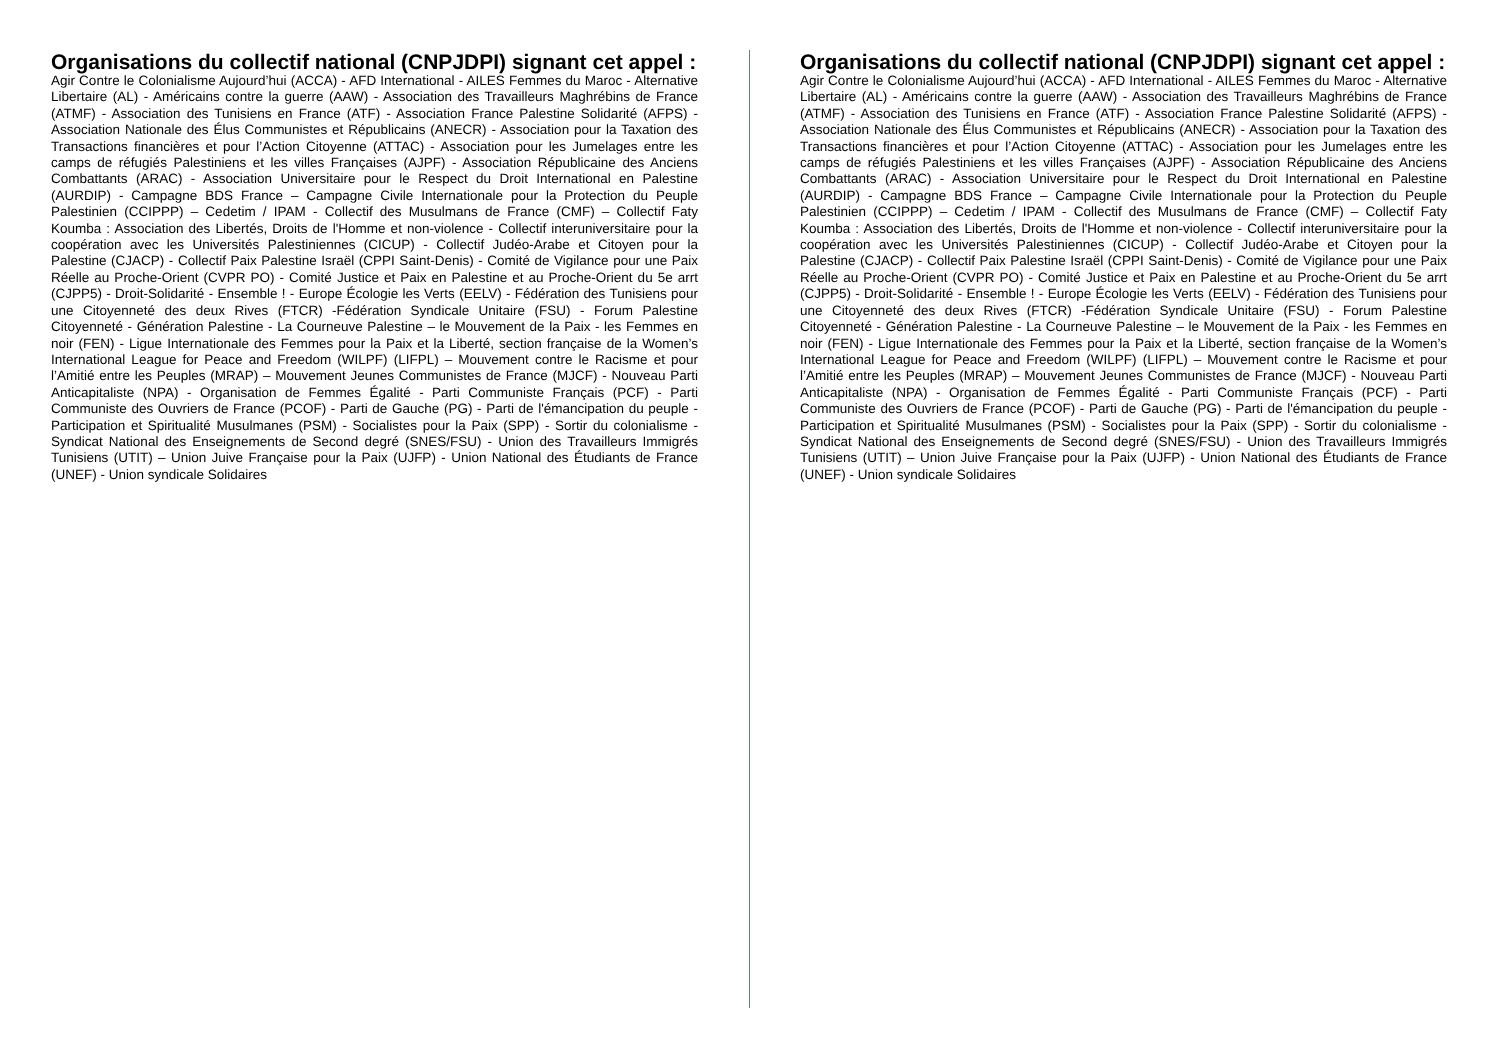Organisations du collectif national (CNPJDPI) signant cet appel :
Agir Contre le Colonialisme Aujourd’hui (ACCA) - AFD International - AILES Femmes du Maroc - Alternative Libertaire (AL) - Américains contre la guerre (AAW) - Association des Travailleurs Maghrébins de France (ATMF) - Association des Tunisiens en France (ATF) - Association France Palestine Solidarité (AFPS) - Association Nationale des Élus Communistes et Républicains (ANECR) - Association pour la Taxation des Transactions financières et pour l’Action Citoyenne (ATTAC) - Association pour les Jumelages entre les camps de réfugiés Palestiniens et les villes Françaises (AJPF) - Association Républicaine des Anciens Combattants (ARAC) - Association Universitaire pour le Respect du Droit International en Palestine (AURDIP) - Campagne BDS France – Campagne Civile Internationale pour la Protection du Peuple Palestinien (CCIPPP) – Cedetim / IPAM - Collectif des Musulmans de France (CMF) – Collectif Faty Koumba : Association des Libertés, Droits de l'Homme et non-violence - Collectif interuniversitaire pour la coopération avec les Universités Palestiniennes (CICUP) - Collectif Judéo-Arabe et Citoyen pour la Palestine (CJACP) - Collectif Paix Palestine Israël (CPPI Saint-Denis) - Comité de Vigilance pour une Paix Réelle au Proche-Orient (CVPR PO) - Comité Justice et Paix en Palestine et au Proche-Orient du 5e arrt (CJPP5) - Droit-Solidarité - Ensemble ! - Europe Écologie les Verts (EELV) - Fédération des Tunisiens pour une Citoyenneté des deux Rives (FTCR) -Fédération Syndicale Unitaire (FSU) - Forum Palestine Citoyenneté - Génération Palestine - La Courneuve Palestine – le Mouvement de la Paix - les Femmes en noir (FEN) - Ligue Internationale des Femmes pour la Paix et la Liberté, section française de la Women’s International League for Peace and Freedom (WILPF) (LIFPL) – Mouvement contre le Racisme et pour l’Amitié entre les Peuples (MRAP) – Mouvement Jeunes Communistes de France (MJCF) - Nouveau Parti Anticapitaliste (NPA) - Organisation de Femmes Égalité - Parti Communiste Français (PCF) - Parti Communiste des Ouvriers de France (PCOF) - Parti de Gauche (PG) - Parti de l'émancipation du peuple - Participation et Spiritualité Musulmanes (PSM) - Socialistes pour la Paix (SPP) - Sortir du colonialisme - Syndicat National des Enseignements de Second degré (SNES/FSU) - Union des Travailleurs Immigrés Tunisiens (UTIT) – Union Juive Française pour la Paix (UJFP) - Union National des Étudiants de France (UNEF) - Union syndicale Solidaires
Organisations du collectif national (CNPJDPI) signant cet appel :
Agir Contre le Colonialisme Aujourd’hui (ACCA) - AFD International - AILES Femmes du Maroc - Alternative Libertaire (AL) - Américains contre la guerre (AAW) - Association des Travailleurs Maghrébins de France (ATMF) - Association des Tunisiens en France (ATF) - Association France Palestine Solidarité (AFPS) - Association Nationale des Élus Communistes et Républicains (ANECR) - Association pour la Taxation des Transactions financières et pour l’Action Citoyenne (ATTAC) - Association pour les Jumelages entre les camps de réfugiés Palestiniens et les villes Françaises (AJPF) - Association Républicaine des Anciens Combattants (ARAC) - Association Universitaire pour le Respect du Droit International en Palestine (AURDIP) - Campagne BDS France – Campagne Civile Internationale pour la Protection du Peuple Palestinien (CCIPPP) – Cedetim / IPAM - Collectif des Musulmans de France (CMF) – Collectif Faty Koumba : Association des Libertés, Droits de l'Homme et non-violence - Collectif interuniversitaire pour la coopération avec les Universités Palestiniennes (CICUP) - Collectif Judéo-Arabe et Citoyen pour la Palestine (CJACP) - Collectif Paix Palestine Israël (CPPI Saint-Denis) - Comité de Vigilance pour une Paix Réelle au Proche-Orient (CVPR PO) - Comité Justice et Paix en Palestine et au Proche-Orient du 5e arrt (CJPP5) - Droit-Solidarité - Ensemble ! - Europe Écologie les Verts (EELV) - Fédération des Tunisiens pour une Citoyenneté des deux Rives (FTCR) -Fédération Syndicale Unitaire (FSU) - Forum Palestine Citoyenneté - Génération Palestine - La Courneuve Palestine – le Mouvement de la Paix - les Femmes en noir (FEN) - Ligue Internationale des Femmes pour la Paix et la Liberté, section française de la Women’s International League for Peace and Freedom (WILPF) (LIFPL) – Mouvement contre le Racisme et pour l’Amitié entre les Peuples (MRAP) – Mouvement Jeunes Communistes de France (MJCF) - Nouveau Parti Anticapitaliste (NPA) - Organisation de Femmes Égalité - Parti Communiste Français (PCF) - Parti Communiste des Ouvriers de France (PCOF) - Parti de Gauche (PG) - Parti de l'émancipation du peuple - Participation et Spiritualité Musulmanes (PSM) - Socialistes pour la Paix (SPP) - Sortir du colonialisme - Syndicat National des Enseignements de Second degré (SNES/FSU) - Union des Travailleurs Immigrés Tunisiens (UTIT) – Union Juive Française pour la Paix (UJFP) - Union National des Étudiants de France (UNEF) - Union syndicale Solidaires